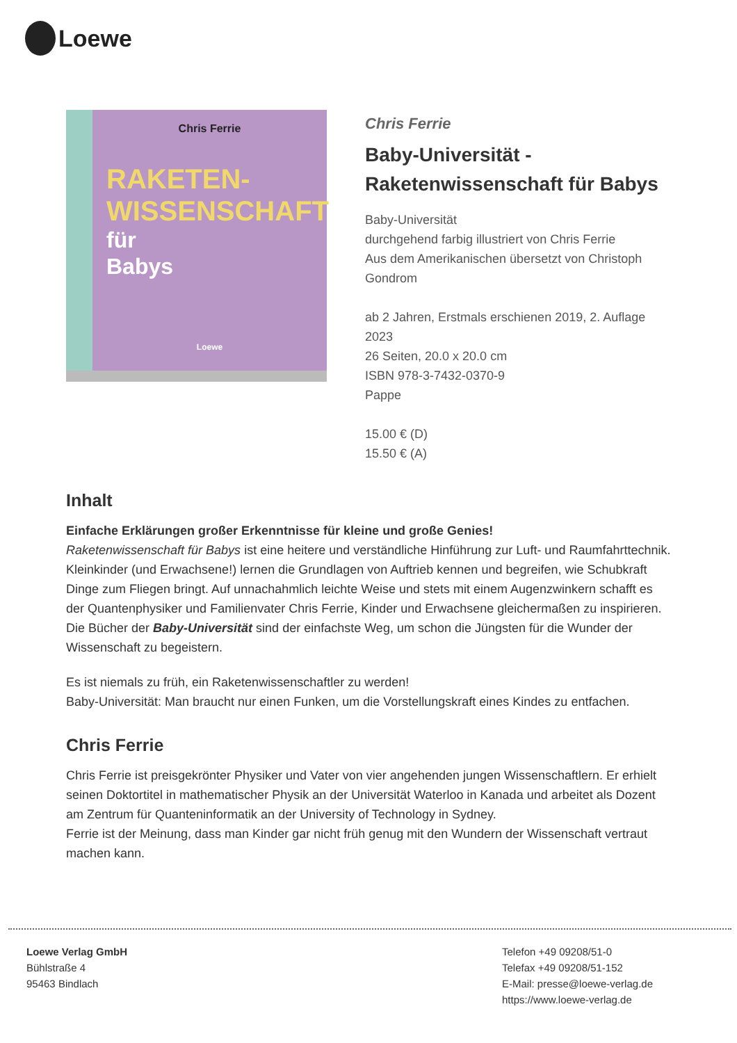Loewe
Chris Ferrie
RAKETEN-
WISSENSCHAFT
für
Babys
Loewe
Chris Ferrie
Baby-Universität -
Raketenwissenschaft für Babys
Baby-Universität
durchgehend farbig illustriert von Chris Ferrie
Aus dem Amerikanischen übersetzt von Christoph Gondrom
ab 2 Jahren, Erstmals erschienen 2019, 2. Auflage 2023
26 Seiten, 20.0 x 20.0 cm
ISBN 978-3-7432-0370-9
Pappe
15.00 € (D)
15.50 € (A)
Inhalt
Einfache Erklärungen großer Erkenntnisse für kleine und große Genies!
Raketenwissenschaft für Babys ist eine heitere und verständliche Hinführung zur Luft- und Raumfahrttechnik. Kleinkinder (und Erwachsene!) lernen die Grundlagen von Auftrieb kennen und begreifen, wie Schubkraft Dinge zum Fliegen bringt. Auf unnachahmlich leichte Weise und stets mit einem Augenzwinkern schafft es der Quantenphysiker und Familienvater Chris Ferrie, Kinder und Erwachsene gleichermaßen zu inspirieren. Die Bücher der Baby-Universität sind der einfachste Weg, um schon die Jüngsten für die Wunder der Wissenschaft zu begeistern.
Es ist niemals zu früh, ein Raketenwissenschaftler zu werden!
Baby-Universität: Man braucht nur einen Funken, um die Vorstellungskraft eines Kindes zu entfachen.
Chris Ferrie
Chris Ferrie ist preisgekrönter Physiker und Vater von vier angehenden jungen Wissenschaftlern. Er erhielt seinen Doktortitel in mathematischer Physik an der Universität Waterloo in Kanada und arbeitet als Dozent am Zentrum für Quanteninformatik an der University of Technology in Sydney.
Ferrie ist der Meinung, dass man Kinder gar nicht früh genug mit den Wundern der Wissenschaft vertraut machen kann.
Loewe Verlag GmbH
Bühlstraße 4
95463 Bindlach
Telefon +49 09208/51-0
Telefax +49 09208/51-152
E-Mail: presse@loewe-verlag.de
https://www.loewe-verlag.de